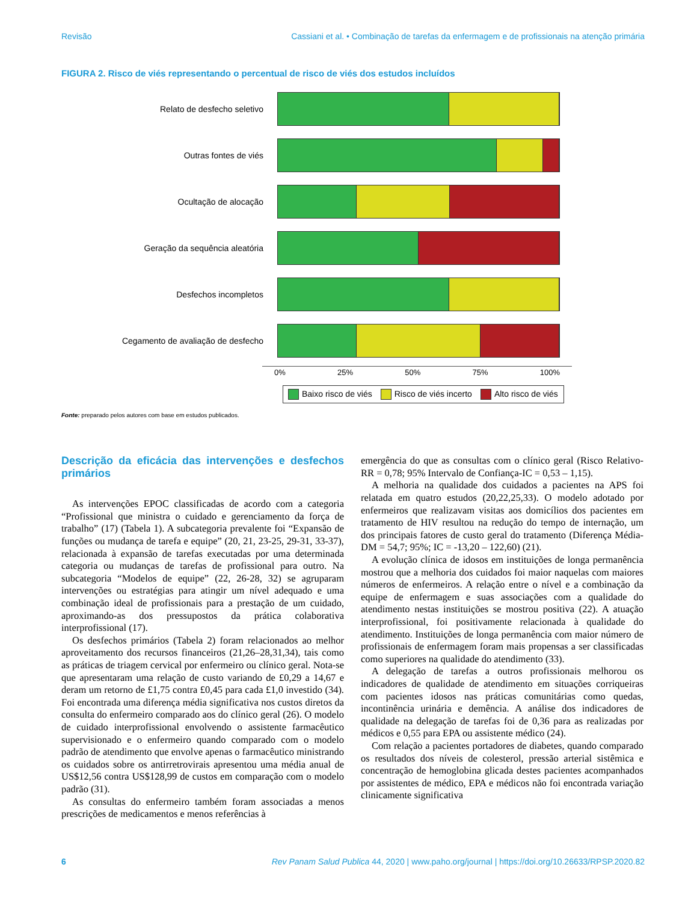Revisão Cassiani et al. • Combinação de tarefas da enfermagem e de profissionais na atenção primária
FIGURA 2. Risco de viés representando o percentual de risco de viés dos estudos incluídos
Relato de desfecho seletivo
Outras fontes de viés
Ocultação de alocação
Geração da sequência aleatória
Desfechos incompletos
Cegamento de avaliação de desfecho
0% 25% 50% 75% 100%
Baixo risco de viés Risco de viés incerto Alto risco de viés
Fonte: preparado pelos autores com base em estudos publicados.
Descrição da eficácia das intervenções e desfechos primários
As intervenções EPOC classificadas de acordo com a categoria “Profissional que ministra o cuidado e gerenciamento da força de trabalho” (17) (Tabela 1). A subcategoria prevalente foi “Expansão de funções ou mudança de tarefa e equipe” (20, 21, 23-25, 29-31, 33-37), relacionada à expansão de tarefas executadas por uma determinada categoria ou mudanças de tarefas de profissional para outro. Na subcategoria “Modelos de equipe” (22, 26-28, 32) se agruparam intervenções ou estratégias para atingir um nível adequado e uma combinação ideal de profissionais para a prestação de um cuidado, aproximando-as dos pressupostos da prática colaborativa interprofissional (17).
Os desfechos primários (Tabela 2) foram relacionados ao melhor aproveitamento dos recursos financeiros (21,26–28,31,34), tais como as práticas de triagem cervical por enfermeiro ou clínico geral. Nota-se que apresentaram uma relação de custo variando de £0,29 a 14,67 e deram um retorno de £1,75 contra £0,45 para cada £1,0 investido (34). Foi encontrada uma diferença média significativa nos custos diretos da consulta do enfermeiro comparado aos do clínico geral (26). O modelo de cuidado interprofissional envolvendo o assistente farmacêutico supervisionado e o enfermeiro quando comparado com o modelo padrão de atendimento que envolve apenas o farmacêutico ministrando os cuidados sobre os antirretrovirais apresentou uma média anual de US$12,56 contra US$128,99 de custos em comparação com o modelo padrão (31).
As consultas do enfermeiro também foram associadas a menos prescrições de medicamentos e menos referências à
emergência do que as consultas com o clínico geral (Risco Relativo-RR = 0,78; 95% Intervalo de Confiança-IC = 0,53 – 1,15).
A melhoria na qualidade dos cuidados a pacientes na APS foi relatada em quatro estudos (20,22,25,33). O modelo adotado por enfermeiros que realizavam visitas aos domicílios dos pacientes em tratamento de HIV resultou na redução do tempo de internação, um dos principais fatores de custo geral do tratamento (Diferença Média-DM = 54,7; 95%; IC = -13,20 – 122,60) (21).
A evolução clínica de idosos em instituições de longa permanência mostrou que a melhoria dos cuidados foi maior naquelas com maiores números de enfermeiros. A relação entre o nível e a combinação da equipe de enfermagem e suas associações com a qualidade do atendimento nestas instituições se mostrou positiva (22). A atuação interprofissional, foi positivamente relacionada à qualidade do atendimento. Instituições de longa permanência com maior número de profissionais de enfermagem foram mais propensas a ser classificadas como superiores na qualidade do atendimento (33).
A delegação de tarefas a outros profissionais melhorou os indicadores de qualidade de atendimento em situações corriqueiras com pacientes idosos nas práticas comunitárias como quedas, incontinência urinária e demência. A análise dos indicadores de qualidade na delegação de tarefas foi de 0,36 para as realizadas por médicos e 0,55 para EPA ou assistente médico (24).
Com relação a pacientes portadores de diabetes, quando comparado os resultados dos níveis de colesterol, pressão arterial sistêmica e concentração de hemoglobina glicada destes pacientes acompanhados por assistentes de médico, EPA e médicos não foi encontrada variação clinicamente significativa
6 Rev Panam Salud Publica 44, 2020 | www.paho.org/journal | https://doi.org/10.26633/RPSP.2020.82